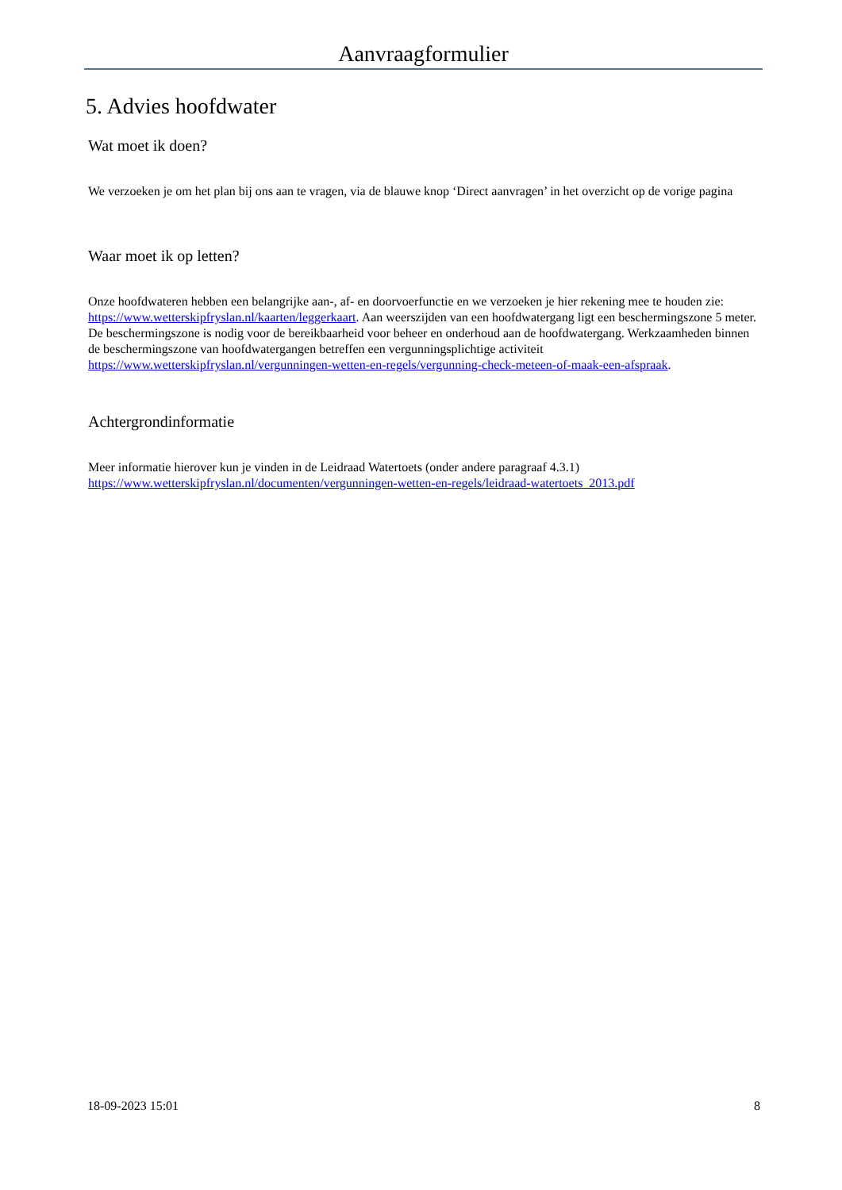Aanvraagformulier
5. Advies hoofdwater
Wat moet ik doen?
We verzoeken je om het plan bij ons aan te vragen, via de blauwe knop ‘Direct aanvragen’ in het overzicht op de vorige pagina
Waar moet ik op letten?
Onze hoofdwateren hebben een belangrijke aan-, af- en doorvoerfunctie en we verzoeken je hier rekening mee te houden zie: https://www.wetterskipfryslan.nl/kaarten/leggerkaart. Aan weerszijden van een hoofdwatergang ligt een beschermingszone 5 meter. De beschermingszone is nodig voor de bereikbaarheid voor beheer en onderhoud aan de hoofdwatergang. Werkzaamheden binnen de beschermingszone van hoofdwatergangen betreffen een vergunningsplichtige activiteit https://www.wetterskipfryslan.nl/vergunningen-wetten-en-regels/vergunning-check-meteen-of-maak-een-afspraak.
Achtergrondinformatie
Meer informatie hierover kun je vinden in de Leidraad Watertoets (onder andere paragraaf 4.3.1) https://www.wetterskipfryslan.nl/documenten/vergunningen-wetten-en-regels/leidraad-watertoets_2013.pdf
18-09-2023 15:01 8